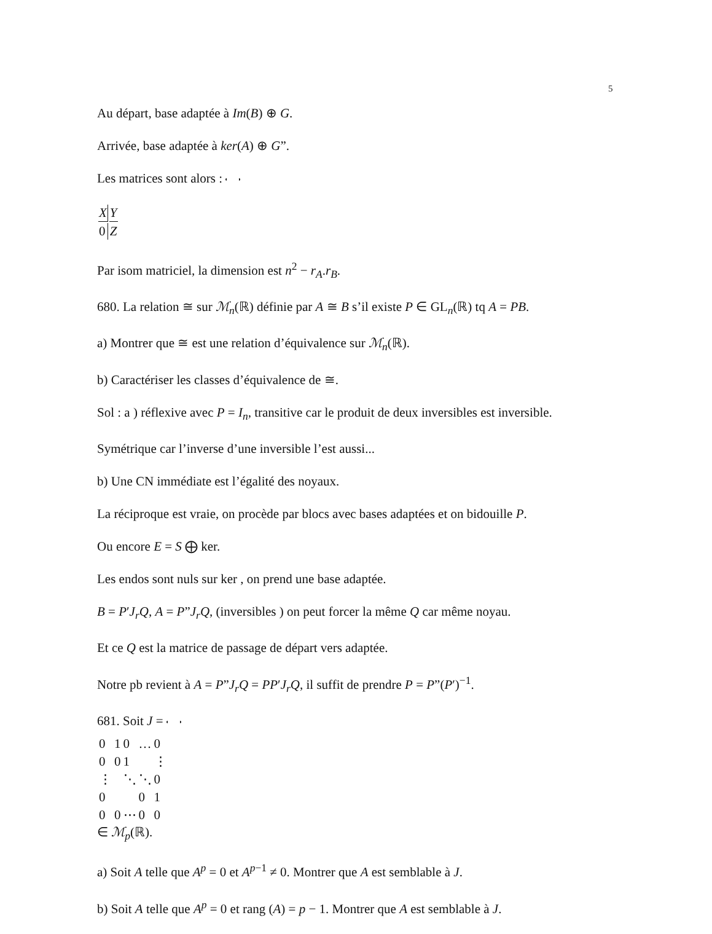5
Au départ, base adaptée à Im(B) ⊕ G.
Arrivée, base adaptée à ker(A) ⊕ G”.
Les matrices sont alors :
| X | Y |
| 0 | Z |
Par isom matriciel, la dimension est n<sup>2</sup> − r<sub>A</sub>.r<sub>B</sub>.
680. La relation ≅ sur ℳ<sub>n</sub>(ℝ) définie par A ≅ B s’il existe P ∈ GL<sub>n</sub>(ℝ) tq A = PB.
a) Montrer que ≅ est une relation d’équivalence sur ℳ<sub>n</sub>(ℝ).
b) Caractériser les classes d’équivalence de ≅.
Sol : a ) réflexive avec P = I<sub>n</sub>, transitive car le produit de deux inversibles est inversible.
Symétrique car l’inverse d’une inversible l’est aussi...
b) Une CN immédiate est l’égalité des noyaux.
La réciproque est vraie, on procède par blocs avec bases adaptées et on bidouille P.
Ou encore E = S ⨁ ker.
Les endos sont nuls sur ker , on prend une base adaptée.
B = P′J<sub>r</sub>Q, A = P”J<sub>r</sub>Q, (inversibles ) on peut forcer la même Q car même noyau.
Et ce Q est la matrice de passage de départ vers adaptée.
Notre pb revient à A = P”J<sub>r</sub>Q = PP′J<sub>r</sub>Q, il suffit de prendre P = P”(P′)<sup>−1</sup>.
681. Soit J =
| 0 | 1 | 0 | … | 0 |
| 0 | 0 | 1 | | ⋮ |
| ⋮ | | ⋱ | ⋱ | 0 |
| 0 | | | 0 | 1 |
| 0 | 0 | ⋯ | 0 | 0 |
∈ ℳ<sub>p</sub>(ℝ).
a) Soit A telle que A<sup>p</sup> = 0 et A<sup>p−1</sup> ≠ 0. Montrer que A est semblable à J.
b) Soit A telle que A<sup>p</sup> = 0 et rang (A) = p − 1. Montrer que A est semblable à J.